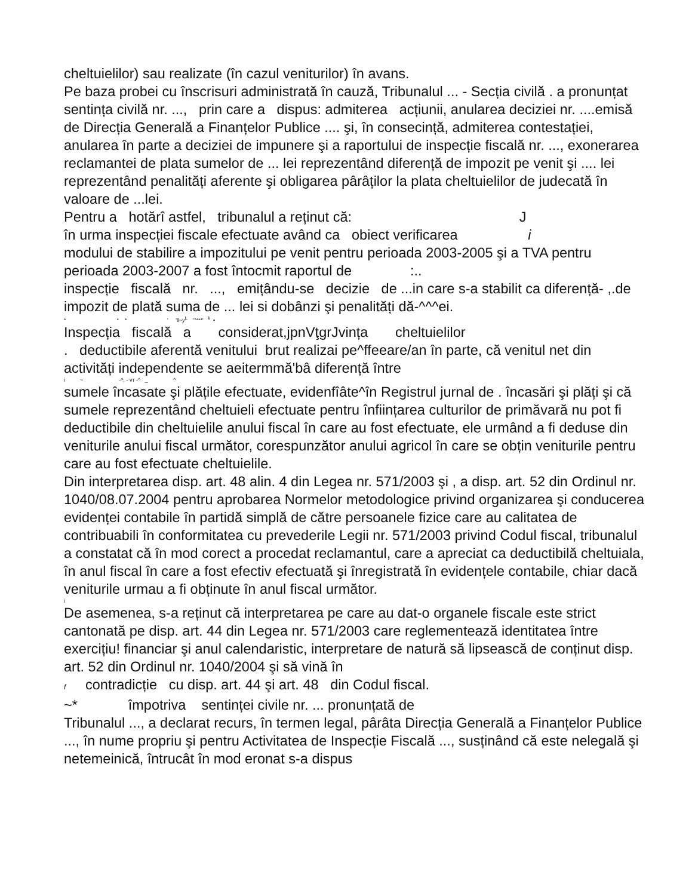cheltuielilor) sau realizate (în cazul veniturilor) în avans.
Pe baza probei cu înscrisuri administrată în cauză, Tribunalul ... - Secția civilă . a pronunțat sentința civilă nr. ..., prin care a dispus: admiterea acțiunii, anularea deciziei nr. ....emisă de Direcția Generală a Finanțelor Publice .... şi, în consecință, admiterea contestației, anularea în parte a deciziei de impunere şi a raportului de inspecție fiscală nr. ..., exonerarea reclamantei de plata sumelor de ... lei reprezentând diferență de impozit pe venit şi .... lei reprezentând penalități aferente şi obligarea pârâților la plata cheltuielilor de judecată în valoare de ...lei.
Pentru a hotărî astfel, tribunalul a reținut că: J
în urma inspecției fiscale efectuate având ca obiect verificarea i
modului de stabilire a impozitului pe venit pentru perioada 2003-2005 şi a TVA pentru perioada 2003-2007 a fost întocmit raportul de :..
inspecție fiscală nr. ..., emițându-se decizie de ...in care s-a stabilit ca diferență- ,.de impozit de plată suma de ... lei si dobânzi şi penalități dă-^^^ei.
* * * ' '‖~y<sup>L</sup> "'***' <sup>k</sup> •
Inspecția fiscală a considerat,jpnVţgrJvința cheltuielilor
. deductibile aferentă venitului brut realizai pe^ffeeare/an în parte, că venitul net din activități independente se aeitermmă'bâ diferență între
i ~ -^, - vт -^ _ ^
sumele încasate şi plățile efectuate, evidenfîâte^în Registrul jurnal de . încasări şi plăți şi că sumele reprezentând cheltuieli efectuate pentru înființarea culturilor de primăvară nu pot fi deductibile din cheltuielile anului fiscal în care au fost efectuate, ele urmând a fi deduse din veniturile anului fiscal următor, corespunzător anului agricol în care se obțin veniturile pentru care au fost efectuate cheltuielile.
Din interpretarea disp. art. 48 alin. 4 din Legea nr. 571/2003 şi , a disp. art. 52 din Ordinul nr. 1040/08.07.2004 pentru aprobarea Normelor metodologice privind organizarea şi conducerea evidenței contabile în partidă simplă de către persoanele fizice care au calitatea de contribuabili în conformitatea cu prevederile Legii nr. 571/2003 privind Codul fiscal, tribunalul a constatat că în mod corect a procedat reclamantul, care a apreciat ca deductibilă cheltuiala, în anul fiscal în care a fost efectiv efectuată şi înregistrată în evidențele contabile, chiar dacă veniturile urmau a fi obținute în anul fiscal următor.
i
De asemenea, s-a reținut că interpretarea pe care au dat-o organele fiscale este strict cantonată pe disp. art. 44 din Legea nr. 571/2003 care reglementează identitatea între exercițiu! financiar şi anul calendaristic, interpretare de natură să lipsească de conținut disp. art. 52 din Ordinul nr. 1040/2004 şi să vină în
f contradicție cu disp. art. 44 şi art. 48 din Codul fiscal.
~* împotriva sentinței civile nr. ... pronunțată de
Tribunalul ..., a declarat recurs, în termen legal, pârâta Direcția Generală a Finanțelor Publice ..., în nume propriu şi pentru Activitatea de Inspecție Fiscală ..., susținând că este nelegală şi netemeinică, întrucât în mod eronat s-a dispus